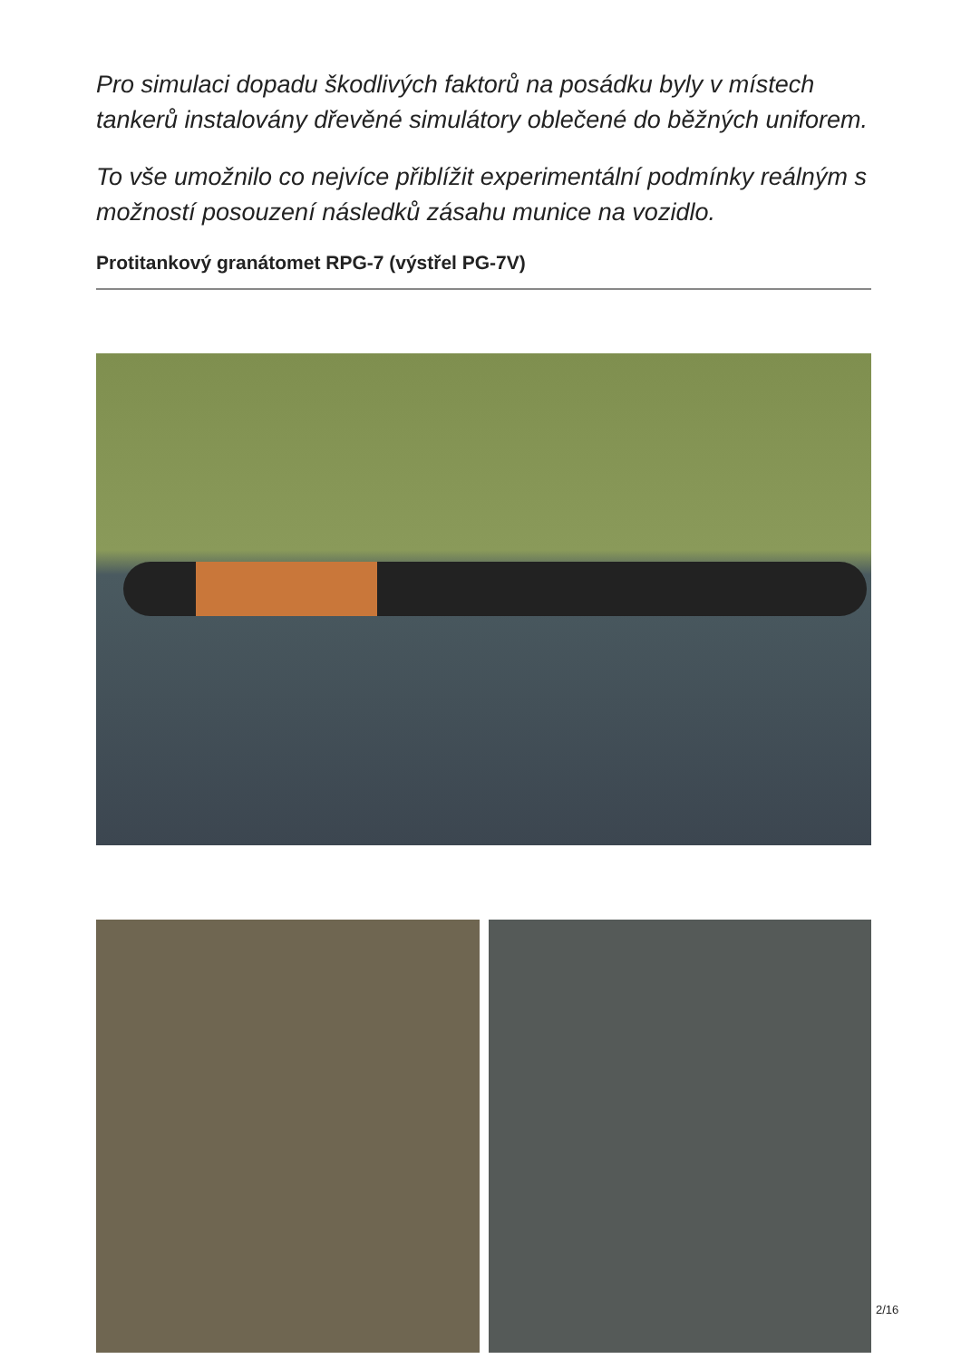Pro simulaci dopadu škodlivých faktorů na posádku byly v místech tankerů instalovány dřevěné simulátory oblečené do běžných uniforem.
To vše umožnilo co nejvíce přiblížit experimentální podmínky reálným s možností posouzení následků zásahu munice na vozidlo.
Protitankový granátomet RPG-7 (výstřel PG-7V)
2/16